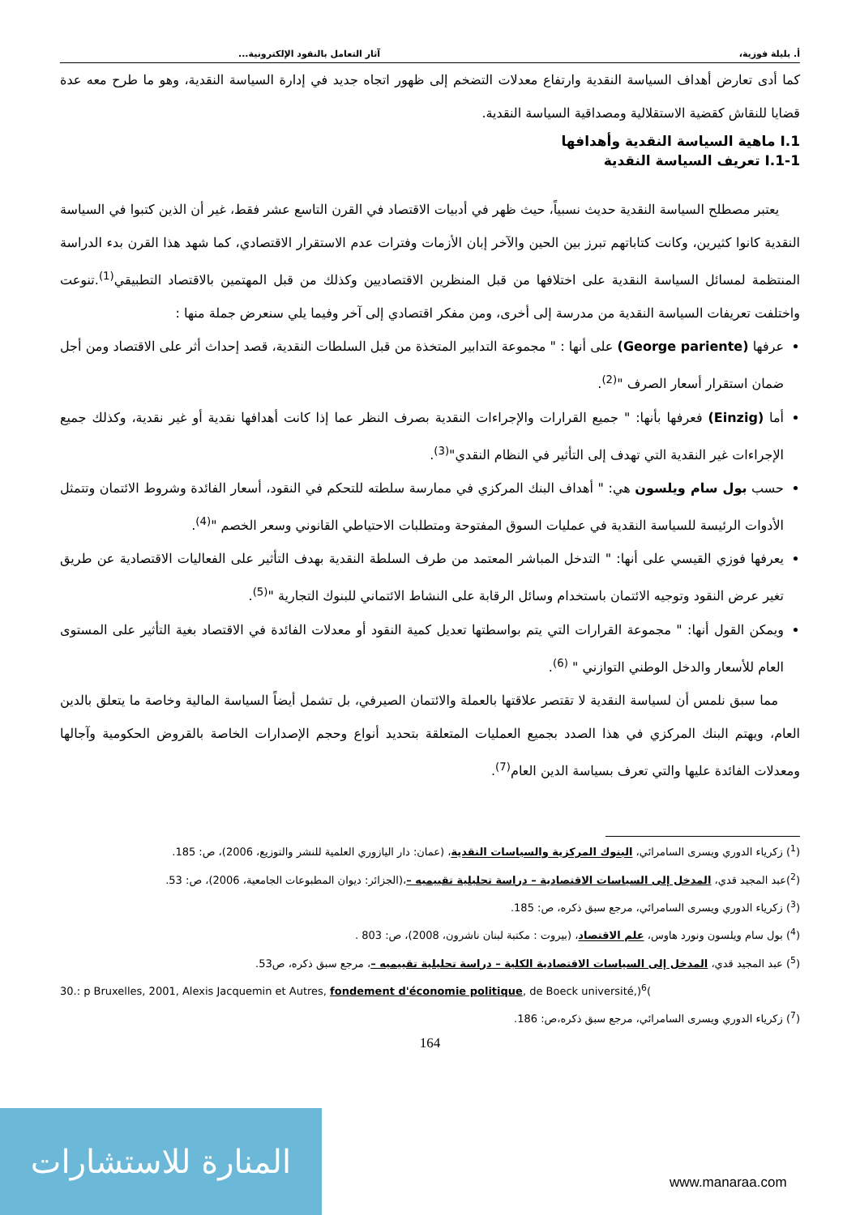أ. بليلة فوزية، آثار التعامل بالنقود الإلكترونية...
كما أدى تعارض أهداف السياسة النقدية وارتفاع معدلات التضخم إلى ظهور اتجاه جديد في إدارة السياسة النقدية، وهو ما طرح معه عدة قضايا للنقاش كقضية الاستقلالية ومصداقية السياسة النقدية.
I.1 ماهية السياسة النقدية وأهدافها
I.1-1 تعريف السياسة النقدية
يعتبر مصطلح السياسة النقدية حديث نسبياً، حيث ظهر في أدبيات الاقتصاد في القرن التاسع عشر فقط، غير أن الذين كتبوا في السياسة النقدية كانوا كثيرين، وكانت كتاباتهم تبرز بين الحين والآخر إبان الأزمات وفترات عدم الاستقرار الاقتصادي، كما شهد هذا القرن بدء الدراسة المنتظمة لمسائل السياسة النقدية على اختلافها من قبل المنظرين الاقتصاديين وكذلك من قبل المهتمين بالاقتصاد التطبيقي<sup>(1)</sup>.تنوعت واختلفت تعريفات السياسة النقدية من مدرسة إلى أخرى، ومن مفكر اقتصادي إلى آخر وفيما يلي سنعرض جملة منها :
عرفها (George pariente) على أنها : " مجموعة التدابير المتخذة من قبل السلطات النقدية، قصد إحداث أثر على الاقتصاد ومن أجل ضمان استقرار أسعار الصرف "<sup>(2)</sup>.
أما (Einzig) فعرفها بأنها: " جميع القرارات والإجراءات النقدية بصرف النظر عما إذا كانت أهدافها نقدية أو غير نقدية، وكذلك جميع الإجراءات غير النقدية التي تهدف إلى التأثير في النظام النقدي"<sup>(3)</sup>.
حسب بول سام ويلسون هي: " أهداف البنك المركزي في ممارسة سلطته للتحكم في النقود، أسعار الفائدة وشروط الائتمان وتتمثل الأدوات الرئيسة للسياسة النقدية في عمليات السوق المفتوحة ومتطلبات الاحتياطي القانوني وسعر الخصم "<sup>(4)</sup>.
يعرفها فوزي القيسي على أنها: " التدخل المباشر المعتمد من طرف السلطة النقدية بهدف التأثير على الفعاليات الاقتصادية عن طريق تغير عرض النقود وتوجيه الائتمان باستخدام وسائل الرقابة على النشاط الائتماني للبنوك التجارية "<sup>(5)</sup>.
ويمكن القول أنها: " مجموعة القرارات التي يتم بواسطتها تعديل كمية النقود أو معدلات الفائدة في الاقتصاد بغية التأثير على المستوى العام للأسعار والدخل الوطني التوازني " <sup>(6)</sup>.
مما سبق نلمس أن لسياسة النقدية لا تقتصر علاقتها بالعملة والائتمان الصيرفي، بل تشمل أيضاً السياسة المالية وخاصة ما يتعلق بالدين العام، ويهتم البنك المركزي في هذا الصدد بجميع العمليات المتعلقة بتحديد أنواع وحجم الإصدارات الخاصة بالقروض الحكومية وآجالها ومعدلات الفائدة عليها والتي تعرف بسياسة الدين العام<sup>(7)</sup>.
(<sup>1</sup>) زكرياء الدوري ويسرى السامرائي، البنوك المركزية والسياسات النقدية، (عمان: دار اليازوري العلمية للنشر والتوزيع، 2006)، ص: 185.
(<sup>2</sup>)عبد المجيد قدي، المدخل إلى السياسات الاقتصادية – دراسة تحليلية تقييميه –،(الجزائر: ديوان المطبوعات الجامعية، 2006)، ص: 53.
(<sup>3</sup>) زكرياء الدوري ويسرى السامرائي، مرجع سبق ذكره، ص: 185.
(<sup>4</sup>) بول سام ويلسون ونورد هاوس، علم الاقتصاد، (بيروت : مكتبة لبنان ناشرون، 2008)، ص: 803 .
(<sup>5</sup>) عبد المجيد قدي، المدخل إلى السياسات الاقتصادية الكلية – دراسة تحليلية تقييميه –، مرجع سبق ذكره، ص53.
30.: p Bruxelles, 2001, Alexis Jacquemin et Autres, fondement d'économie politique, de Boeck université,)<sup>6</sup>(
(<sup>7</sup>) زكرياء الدوري ويسرى السامرائي، مرجع سبق ذكره،ص: 186.
164
المنارة للاستشارات
www.manaraa.com